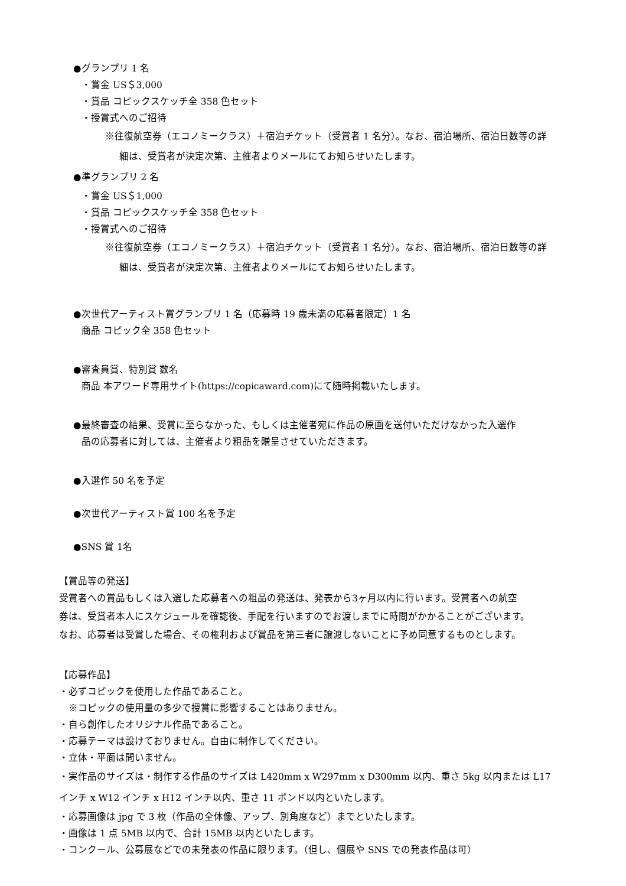●グランプリ 1 名
・賞金 US＄3,000
・賞品 コピックスケッチ全 358 色セット
・授賞式へのご招待
※往復航空券（エコノミークラス）＋宿泊チケット（受賞者 1 名分）。なお、宿泊場所、宿泊日数等の詳
細は、受賞者が決定次第、主催者よりメールにてお知らせいたします。
●準グランプリ 2 名
・賞金 US＄1,000
・賞品 コピックスケッチ全 358 色セット
・授賞式へのご招待
※往復航空券（エコノミークラス）＋宿泊チケット（受賞者 1 名分）。なお、宿泊場所、宿泊日数等の詳
細は、受賞者が決定次第、主催者よりメールにてお知らせいたします。
●次世代アーティスト賞グランプリ 1 名（応募時 19 歳未満の応募者限定）1 名
商品 コピック全 358 色セット
●審査員賞、特別賞 数名
商品 本アワード専用サイト(https://copicaward.com)にて随時掲載いたします。
●最終審査の結果、受賞に至らなかった、もしくは主催者宛に作品の原画を送付いただけなかった入選作
品の応募者に対しては、主催者より粗品を贈呈させていただきます。
●入選作 50 名を予定
●次世代アーティスト賞 100 名を予定
●SNS 賞 1名
【賞品等の発送】
受賞者への賞品もしくは入選した応募者への粗品の発送は、発表から3ヶ月以内に行います。受賞者への航空
券は、受賞者本人にスケジュールを確認後、手配を行いますのでお渡しまでに時間がかかることがございます。
なお、応募者は受賞した場合、その権利および賞品を第三者に譲渡しないことに予め同意するものとします。
【応募作品】
・必ずコピックを使用した作品であること。
※コピックの使用量の多少で授賞に影響することはありません。
・自ら創作したオリジナル作品であること。
・応募テーマは設けておりません。自由に制作してください。
・立体・平面は問いません。
・実作品のサイズは・制作する作品のサイズは L420mm x W297mm x D300mm 以内、重さ 5kg 以内または L17
インチ x W12 インチ x H12 インチ以内、重さ 11 ポンド以内といたします。
・応募画像は jpg で 3 枚（作品の全体像、アップ、別角度など）までといたします。
・画像は 1 点 5MB 以内で、合計 15MB 以内といたします。
・コンクール、公募展などでの未発表の作品に限ります。（但し、個展や SNS での発表作品は可）